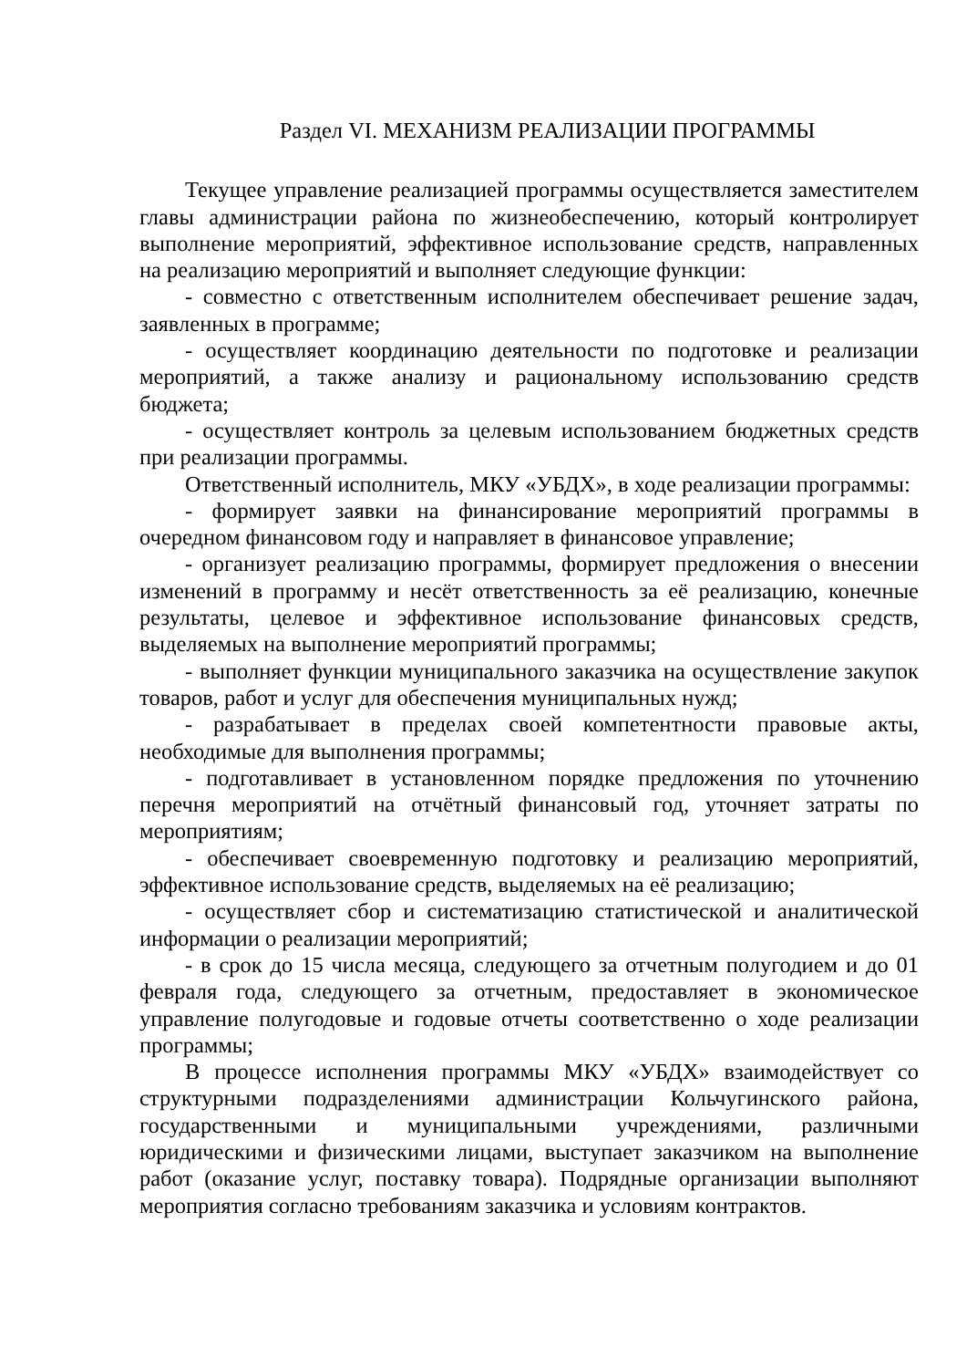Раздел VI. МЕХАНИЗМ РЕАЛИЗАЦИИ ПРОГРАММЫ
Текущее управление реализацией программы осуществляется заместителем главы администрации района по жизнеобеспечению, который контролирует выполнение мероприятий, эффективное использование средств, направленных на реализацию мероприятий и выполняет следующие функции:
- совместно с ответственным исполнителем обеспечивает решение задач, заявленных в программе;
- осуществляет координацию деятельности по подготовке и реализации мероприятий, а также анализу и рациональному использованию средств бюджета;
- осуществляет контроль за целевым использованием бюджетных средств при реализации программы.
Ответственный исполнитель, МКУ «УБДХ», в ходе реализации программы:
- формирует заявки на финансирование мероприятий программы в очередном финансовом году и направляет в финансовое управление;
- организует реализацию программы, формирует предложения о внесении изменений в программу и несёт ответственность за её реализацию, конечные результаты, целевое и эффективное использование финансовых средств, выделяемых на выполнение мероприятий программы;
- выполняет функции муниципального заказчика на осуществление закупок товаров, работ и услуг для обеспечения муниципальных нужд;
- разрабатывает в пределах своей компетентности правовые акты, необходимые для выполнения программы;
- подготавливает в установленном порядке предложения по уточнению перечня мероприятий на отчётный финансовый год, уточняет затраты по мероприятиям;
- обеспечивает своевременную подготовку и реализацию мероприятий, эффективное использование средств, выделяемых на её реализацию;
- осуществляет сбор и систематизацию статистической и аналитической информации о реализации мероприятий;
- в срок до 15 числа месяца, следующего за отчетным полугодием и до 01 февраля года, следующего за отчетным, предоставляет в экономическое управление полугодовые и годовые отчеты соответственно о ходе реализации программы;
В процессе исполнения программы МКУ «УБДХ» взаимодействует со структурными подразделениями администрации Кольчугинского района, государственными и муниципальными учреждениями, различными юридическими и физическими лицами, выступает заказчиком на выполнение работ (оказание услуг, поставку товара). Подрядные организации выполняют мероприятия согласно требованиям заказчика и условиям контрактов.